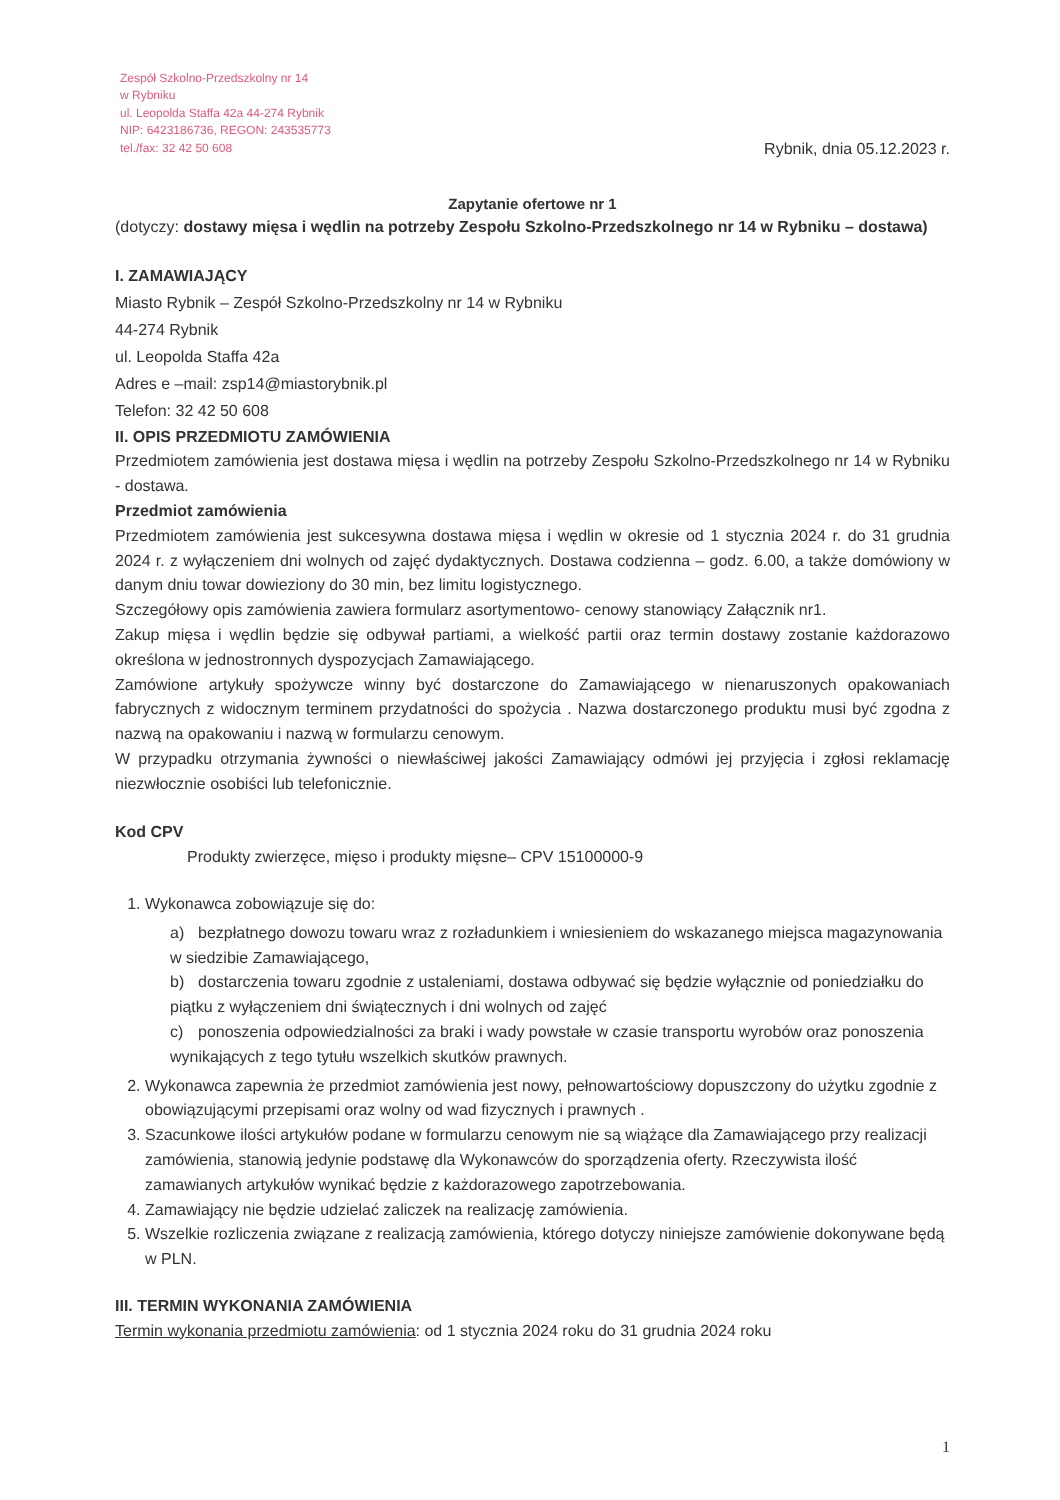Zespół Szkolno-Przedszkolny nr 14
w Rybniku
ul. Leopolda Staffa 42a 44-274 Rybnik
NIP: 6423186736, REGON: 243535773
tel./fax: 32 42 50 608
Rybnik, dnia 05.12.2023 r.
Zapytanie ofertowe nr 1
(dotyczy: dostawy mięsa i wędlin na potrzeby Zespołu Szkolno-Przedszkolnego nr 14 w Rybniku – dostawa)
I. ZAMAWIAJĄCY
Miasto Rybnik – Zespół Szkolno-Przedszkolny nr 14 w Rybniku
44-274 Rybnik
ul. Leopolda Staffa 42a
Adres e –mail: zsp14@miastorybnik.pl
Telefon: 32 42 50 608
II. OPIS PRZEDMIOTU ZAMÓWIENIA
Przedmiotem zamówienia jest dostawa mięsa i wędlin na potrzeby Zespołu Szkolno-Przedszkolnego nr 14 w Rybniku - dostawa.
Przedmiot zamówienia
Przedmiotem zamówienia jest sukcesywna dostawa mięsa i wędlin w okresie od 1 stycznia 2024 r. do 31 grudnia 2024 r. z wyłączeniem dni wolnych od zajęć dydaktycznych. Dostawa codzienna – godz. 6.00, a także domówiony w danym dniu towar dowieziony do 30 min, bez limitu logistycznego.
Szczegółowy opis zamówienia zawiera formularz asortymentowo- cenowy stanowiący Załącznik nr1.
Zakup mięsa i wędlin będzie się odbywał partiami, a wielkość partii oraz termin dostawy zostanie każdorazowo określona w jednostronnych dyspozycjach Zamawiającego.
Zamówione artykuły spożywcze winny być dostarczone do Zamawiającego w nienaruszonych opakowaniach fabrycznych z widocznym terminem przydatności do spożycia . Nazwa dostarczonego produktu musi być zgodna z nazwą na opakowaniu i nazwą w formularzu cenowym.
W przypadku otrzymania żywności o niewłaściwej jakości Zamawiający odmówi jej przyjęcia i zgłosi reklamację niezwłocznie osobiści lub telefonicznie.
Kod CPV
Produkty zwierzęce, mięso i produkty mięsne– CPV 15100000-9
1. Wykonawca zobowiązuje się do:
a) bezpłatnego dowozu towaru wraz z rozładunkiem i wniesieniem do wskazanego miejsca magazynowania w siedzibie Zamawiającego,
b) dostarczenia towaru zgodnie z ustaleniami, dostawa odbywać się będzie wyłącznie od poniedziałku do piątku z wyłączeniem dni świątecznych i dni wolnych od zajęć
c) ponoszenia odpowiedzialności za braki i wady powstałe w czasie transportu wyrobów oraz ponoszenia wynikających z tego tytułu wszelkich skutków prawnych.
2. Wykonawca zapewnia że przedmiot zamówienia jest nowy, pełnowartościowy dopuszczony do użytku zgodnie z obowiązującymi przepisami oraz wolny od wad fizycznych i prawnych .
3. Szacunkowe ilości artykułów podane w formularzu cenowym nie są wiążące dla Zamawiającego przy realizacji zamówienia, stanowią jedynie podstawę dla Wykonawców do sporządzenia oferty. Rzeczywista ilość zamawianych artykułów wynikać będzie z każdorazowego zapotrzebowania.
4. Zamawiający nie będzie udzielać zaliczek na realizację zamówienia.
5. Wszelkie rozliczenia związane z realizacją zamówienia, którego dotyczy niniejsze zamówienie dokonywane będą w PLN.
III. TERMIN WYKONANIA ZAMÓWIENIA
Termin wykonania przedmiotu zamówienia: od 1 stycznia 2024 roku do 31 grudnia 2024 roku
1